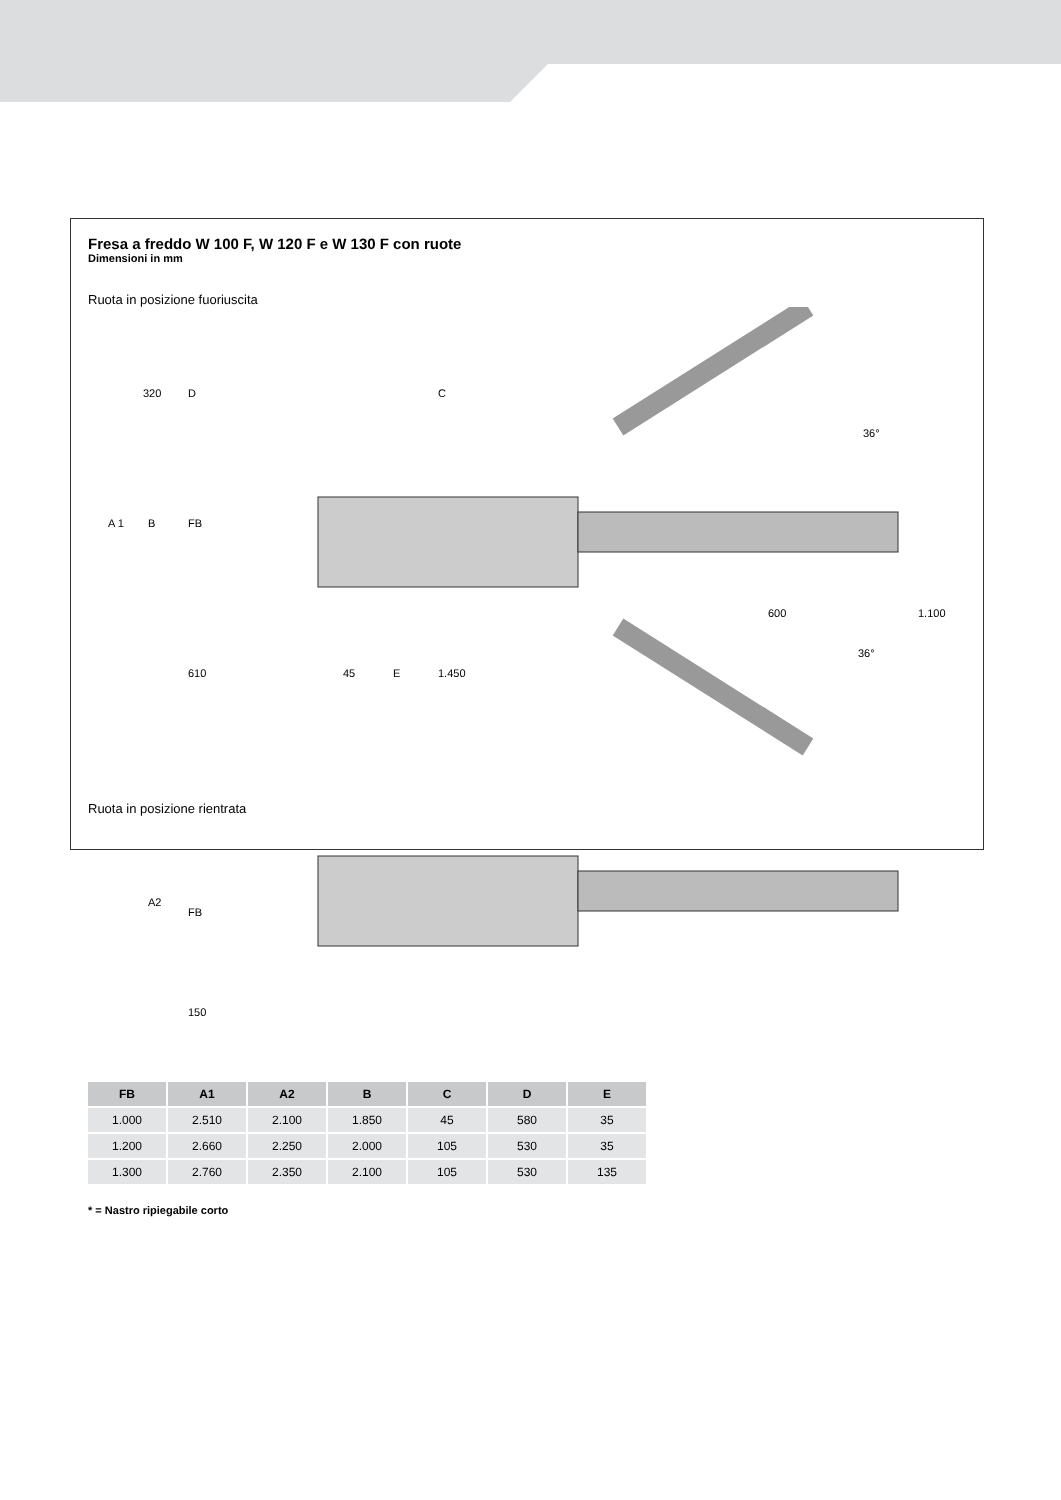Fresa a freddo W 100 F, W 120 F e W 130 F con ruote
Dimensioni in mm
Ruota in posizione fuoriuscita
320
D
C
A 1
B
FB
610
45
E
1.450
600
1.100
36°
36°
Ruota in posizione rientrata
A2
FB
150
| FB | A1 | A2 | B | C | D | E |
| --- | --- | --- | --- | --- | --- | --- |
| 1.000 | 2.510 | 2.100 | 1.850 | 45 | 580 | 35 |
| 1.200 | 2.660 | 2.250 | 2.000 | 105 | 530 | 35 |
| 1.300 | 2.760 | 2.350 | 2.100 | 105 | 530 | 135 |
* = Nastro ripiegabile corto